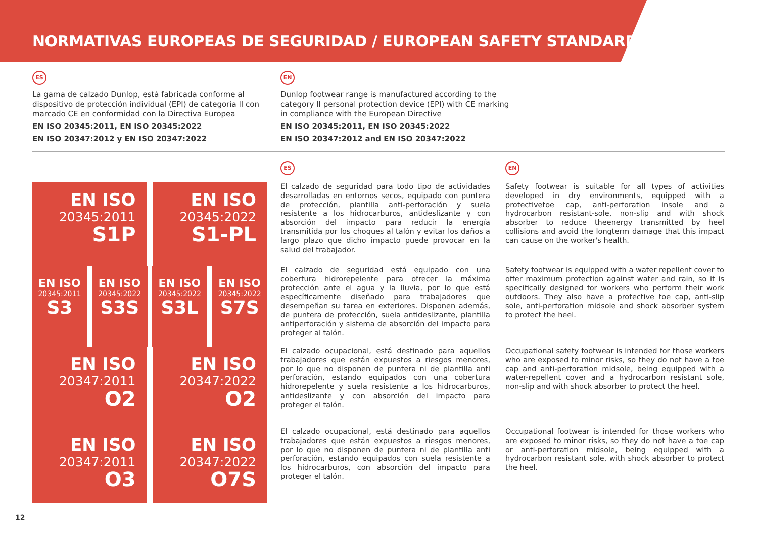NORMATIVAS EUROPEAS DE SEGURIDAD / EUROPEAN SAFETY STANDARDS
ES
La gama de calzado Dunlop, está fabricada conforme al dispositivo de protección individual (EPI) de categoría II con marcado CE en conformidad con la Directiva Europea
EN ISO 20345:2011, EN ISO 20345:2022
EN ISO 20347:2012 y EN ISO 20347:2022
EN
Dunlop footwear range is manufactured according to the category II personal protection device (EPI) with CE marking in compliance with the European Directive
EN ISO 20345:2011, EN ISO 20345:2022
EN ISO 20347:2012 and EN ISO 20347:2022
ES EN
EN ISO
20345:2011
S1P
EN ISO
20345:2022
S1-PL
El calzado de seguridad para todo tipo de actividades desarrolladas en entornos secos, equipado con puntera de protección, plantilla anti-perforación y suela resistente a los hidrocarburos, antideslizante y con absorción del impacto para reducir la energía transmitida por los choques al talón y evitar los daños a largo plazo que dicho impacto puede provocar en la salud del trabajador.
Safety footwear is suitable for all types of activities developed in dry environments, equipped with a protectivetoe cap, anti-perforation insole and a hydrocarbon resistant-sole, non-slip and with shock absorber to reduce theenergy transmitted by heel collisions and avoid the longterm damage that this impact can cause on the worker's health.
EN ISO
20345:2011
S3
EN ISO
20345:2022
S3S
EN ISO
20345:2022
S3L
EN ISO
20345:2022
S7S
El calzado de seguridad está equipado con una cobertura hidrorepelente para ofrecer la máxima protección ante el agua y la lluvia, por lo que está específicamente diseñado para trabajadores que desempeñan su tarea en exteriores. Disponen además, de puntera de protección, suela antideslizante, plantilla antiperforación y sistema de absorción del impacto para proteger al talón.
Safety footwear is equipped with a water repellent cover to offer maximum protection against water and rain, so it is specifically designed for workers who perform their work outdoors. They also have a protective toe cap, anti-slip sole, anti-perforation midsole and shock absorber system to protect the heel.
EN ISO
20347:2011
O2
EN ISO
20347:2022
O2
El calzado ocupacional, está destinado para aquellos trabajadores que están expuestos a riesgos menores, por lo que no disponen de puntera ni de plantilla anti perforación, estando equipados con una cobertura hidrorepelente y suela resistente a los hidrocarburos, antideslizante y con absorción del impacto para proteger el talón.
Occupational safety footwear is intended for those workers who are exposed to minor risks, so they do not have a toe cap and anti-perforation midsole, being equipped with a water-repellent cover and a hydrocarbon resistant sole, non-slip and with shock absorber to protect the heel.
EN ISO
20347:2011
O3
EN ISO
20347:2022
O7S
El calzado ocupacional, está destinado para aquellos trabajadores que están expuestos a riesgos menores, por lo que no disponen de puntera ni de plantilla anti perforación, estando equipados con suela resistente a los hidrocarburos, con absorción del impacto para proteger el talón.
Occupational footwear is intended for those workers who are exposed to minor risks, so they do not have a toe cap or anti-perforation midsole, being equipped with a hydrocarbon resistant sole, with shock absorber to protect the heel.
12